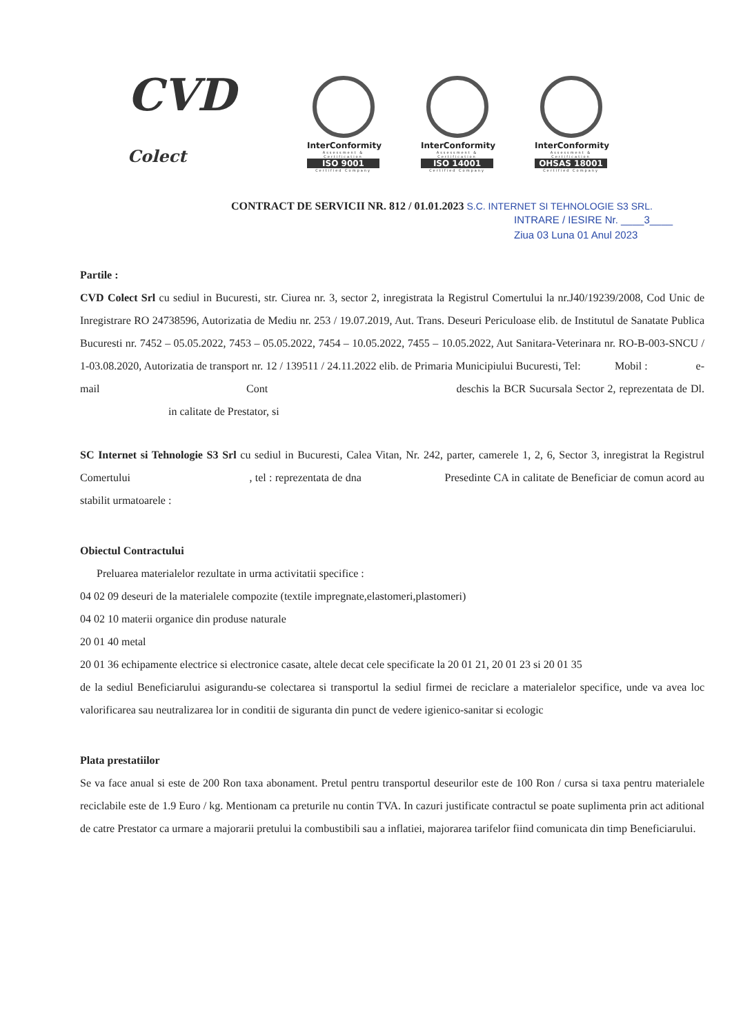CVD Colect
InterConformity
Assessment & Certification
ISO 9001
Certified Company
InterConformity
Assessment & Certification
ISO 14001
Certified Company
InterConformity
Assessment & Certification
OHSAS 18001
Certified Company
CONTRACT DE SERVICII NR. 812 / 01.01.2023 S.C. INTERNET SI TEHNOLOGIE S3 SRL.
INTRARE / IESIRE Nr. ____3____
Ziua 03 Luna 01 Anul 2023
Partile :
CVD Colect Srl cu sediul in Bucuresti, str. Ciurea nr. 3, sector 2, inregistrata la Registrul Comertului la nr.J40/19239/2008, Cod Unic de Inregistrare RO 24738596, Autorizatia de Mediu nr. 253 / 19.07.2019, Aut. Trans. Deseuri Periculoase elib. de Institutul de Sanatate Publica Bucuresti nr. 7452 – 05.05.2022, 7453 – 05.05.2022, 7454 – 10.05.2022, 7455 – 10.05.2022, Aut Sanitara-Veterinara nr. RO-B-003-SNCU / 1-03.08.2020, Autorizatia de transport nr. 12 / 139511 / 24.11.2022 elib. de Primaria Municipiului Bucuresti, Tel: Mobil : e-mail Cont deschis la BCR Sucursala Sector 2, reprezentata de Dl. in calitate de Prestator, si
SC Internet si Tehnologie S3 Srl cu sediul in Bucuresti, Calea Vitan, Nr. 242, parter, camerele 1, 2, 6, Sector 3, inregistrat la Registrul Comertului , tel : reprezentata de dna Presedinte CA in calitate de Beneficiar de comun acord au stabilit urmatoarele :
Obiectul Contractului
Preluarea materialelor rezultate in urma activitatii specifice :
04 02 09 deseuri de la materialele compozite (textile impregnate,elastomeri,plastomeri)
04 02 10 materii organice din produse naturale
20 01 40 metal
20 01 36 echipamente electrice si electronice casate, altele decat cele specificate la 20 01 21, 20 01 23 si 20 01 35
de la sediul Beneficiarului asigurandu-se colectarea si transportul la sediul firmei de reciclare a materialelor specifice, unde va avea loc valorificarea sau neutralizarea lor in conditii de siguranta din punct de vedere igienico-sanitar si ecologic
Plata prestatiilor
Se va face anual si este de 200 Ron taxa abonament. Pretul pentru transportul deseurilor este de 100 Ron / cursa si taxa pentru materialele reciclabile este de 1.9 Euro / kg. Mentionam ca preturile nu contin TVA. In cazuri justificate contractul se poate suplimenta prin act aditional de catre Prestator ca urmare a majorarii pretului la combustibili sau a inflatiei, majorarea tarifelor fiind comunicata din timp Beneficiarului.